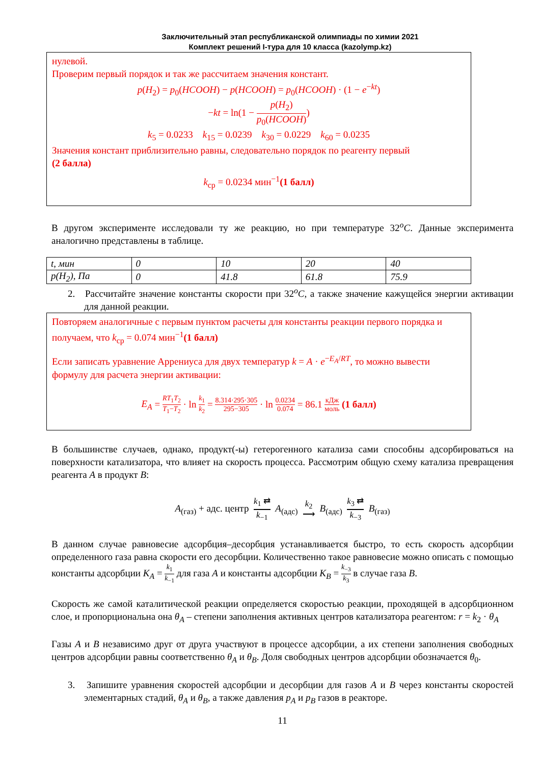Заключительный этап республиканской олимпиады по химии 2021
Комплект решений I-тура для 10 класса (kazolymp.kz)
нулевой.
Проверим первый порядок и так же рассчитаем значения констант.
p(H<sub>2</sub>) = p<sub>0</sub>(HCOOH) − p(HCOOH) = p<sub>0</sub>(HCOOH) · (1 − e<sup>−kt</sup>)
−kt = ln(1 − p(H<sub>2</sub>) p<sub>0</sub>(HCOOH))
k<sub>5</sub> = 0.0233 k<sub>15</sub> = 0.0239 k<sub>30</sub> = 0.0229 k<sub>60</sub> = 0.0235
Значения констант приблизительно равны, следовательно порядок по реагенту первый
(2 балла)
k<sub>ср</sub> = 0.0234 мин<sup>−1</sup>(1 балл)
В другом эксперименте исследовали ту же реакцию, но при температуре 32<sup>o</sup>C. Данные эксперимента аналогично представлены в таблице.
| t, мин | 0 | 10 | 20 | 40 |
| p(H<sub>2</sub>), Па | 0 | 41.8 | 61.8 | 75.9 |
2. Рассчитайте значение константы скорости при 32<sup>o</sup>C, а также значение кажущейся энергии активации для данной реакции.
Повторяем аналогичные с первым пунктом расчеты для константы реакции первого порядка и получаем, что k<sub>ср</sub> = 0.074 мин<sup>−1</sup>(1 балл)
Если записать уравнение Аррениуса для двух температур k = A · e<sup>−E<sub>A</sub>/RT</sup>, то можно вывести формулу для расчета энергии активации:
E<sub>A</sub> = RT<sub>1</sub>T<sub>2</sub> T<sub>1</sub>−T<sub>2</sub> · ln k<sub>1</sub> k<sub>2</sub> = 8.314·295·305 295−305 · ln 0.0234 0.074 = 86.1 кДж моль (1 балл)
В большинстве случаев, однако, продукт(-ы) гетерогенного катализа сами способны адсорбироваться на поверхности катализатора, что влияет на скорость процесса. Рассмотрим общую схему катализа превращения реагента A в продукт B:
A<sub>(газ)</sub> + адс. центр k<sub>1</sub> ⇄ k<sub>−1</sub> A<sub>(адс)</sub> k<sub>2</sub> ⟶ B<sub>(адс)</sub> k<sub>3</sub> ⇄ k<sub>−3</sub> B<sub>(газ)</sub>
В данном случае равновесие адсорбция–десорбция устанавливается быстро, то есть скорость адсорбции определенного газа равна скорости его десорбции. Количественно такое равновесие можно описать с помощью константы адсорбции K<sub>A</sub> = k<sub>1</sub> k<sub>−1</sub> для газа A и константы адсорбции K<sub>B</sub> = k<sub>−3</sub> k<sub>3</sub> в случае газа B.
Скорость же самой каталитической реакции определяется скоростью реакции, проходящей в адсорбционном слое, и пропорциональна она θ<sub>A</sub> – степени заполнения активных центров катализатора реагентом: r = k<sub>2</sub> · θ<sub>A</sub>
Газы A и B независимо друг от друга участвуют в процессе адсорбции, а их степени заполнения свободных центров адсорбции равны соответственно θ<sub>A</sub> и θ<sub>B</sub>. Доля свободных центров адсорбции обозначается θ<sub>0</sub>.
3. Запишите уравнения скоростей адсорбции и десорбции для газов A и B через константы скоростей элементарных стадий, θ<sub>A</sub> и θ<sub>B</sub>, а также давления p<sub>A</sub> и p<sub>B</sub> газов в реакторе.
11